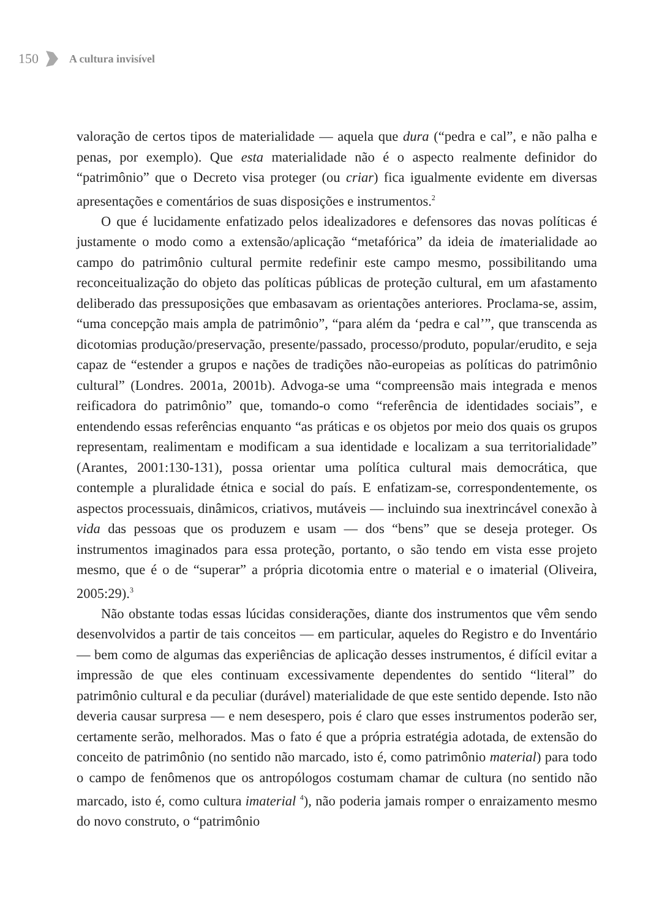150 A cultura invisível
valoração de certos tipos de materialidade — aquela que dura (“pedra e cal”, e não palha e penas, por exemplo). Que esta materialidade não é o aspecto realmente definidor do “patrimônio” que o Decreto visa proteger (ou criar) fica igualmente evidente em diversas apresentações e comentários de suas disposições e instrumentos.<sup>2</sup>
O que é lucidamente enfatizado pelos idealizadores e defensores das novas políticas é justamente o modo como a extensão/aplicação “metafórica” da ideia de imaterialidade ao campo do patrimônio cultural permite redefinir este campo mesmo, possibilitando uma reconceitualização do objeto das políticas públicas de proteção cultural, em um afastamento deliberado das pressuposições que embasavam as orientações anteriores. Proclama-se, assim, “uma concepção mais ampla de patrimônio”, “para além da ‘pedra e cal’”, que transcenda as dicotomias produção/preservação, presente/passado, processo/produto, popular/erudito, e seja capaz de “estender a grupos e nações de tradições não-europeias as políticas do patrimônio cultural” (Londres. 2001a, 2001b). Advoga-se uma “compreensão mais integrada e menos reificadora do patrimônio” que, tomando-o como “referência de identidades sociais”, e entendendo essas referências enquanto “as práticas e os objetos por meio dos quais os grupos representam, realimentam e modificam a sua identidade e localizam a sua territorialidade” (Arantes, 2001:130-131), possa orientar uma política cultural mais democrática, que contemple a pluralidade étnica e social do país. E enfatizam-se, correspondentemente, os aspectos processuais, dinâmicos, criativos, mutáveis — incluindo sua inextrincável conexão à vida das pessoas que os produzem e usam — dos “bens” que se deseja proteger. Os instrumentos imaginados para essa proteção, portanto, o são tendo em vista esse projeto mesmo, que é o de “superar” a própria dicotomia entre o material e o imaterial (Oliveira, 2005:29).<sup>3</sup>
Não obstante todas essas lúcidas considerações, diante dos instrumentos que vêm sendo desenvolvidos a partir de tais conceitos — em particular, aqueles do Registro e do Inventário — bem como de algumas das experiências de aplicação desses instrumentos, é difícil evitar a impressão de que eles continuam excessivamente dependentes do sentido “literal” do patrimônio cultural e da peculiar (durável) materialidade de que este sentido depende. Isto não deveria causar surpresa — e nem desespero, pois é claro que esses instrumentos poderão ser, certamente serão, melhorados. Mas o fato é que a própria estratégia adotada, de extensão do conceito de patrimônio (no sentido não marcado, isto é, como patrimônio material) para todo o campo de fenômenos que os antropólogos costumam chamar de cultura (no sentido não marcado, isto é, como cultura imaterial <sup>4</sup>), não poderia jamais romper o enraizamento mesmo do novo construto, o “patrimônio